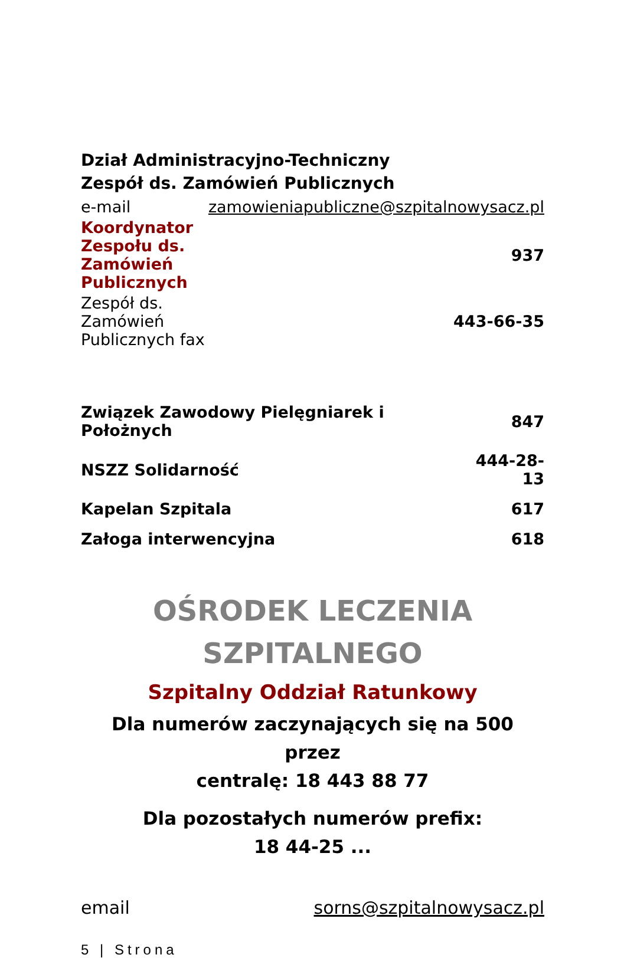Dział Administracyjno-Techniczny
Zespół ds. Zamówień Publicznych
| e-mail | zamowieniapubliczne@szpitalnowysacz.pl |
| Koordynator Zespołu ds. Zamówień Publicznych | 937 |
| Zespół ds. Zamówień Publicznych fax | 443-66-35 |
| Związek Zawodowy Pielęgniarek i Położnych | 847 |
| NSZZ Solidarność | 444-28-13 |
| Kapelan Szpitala | 617 |
| Załoga interwencyjna | 618 |
OŚRODEK LECZENIA
SZPITALNEGO
Szpitalny Oddział Ratunkowy
Dla numerów zaczynających się na 500 przez
centralę: 18 443 88 77
Dla pozostałych numerów prefix:
18 44-25 ...
| email | sorns@szpitalnowysacz.pl |
5 | Strona